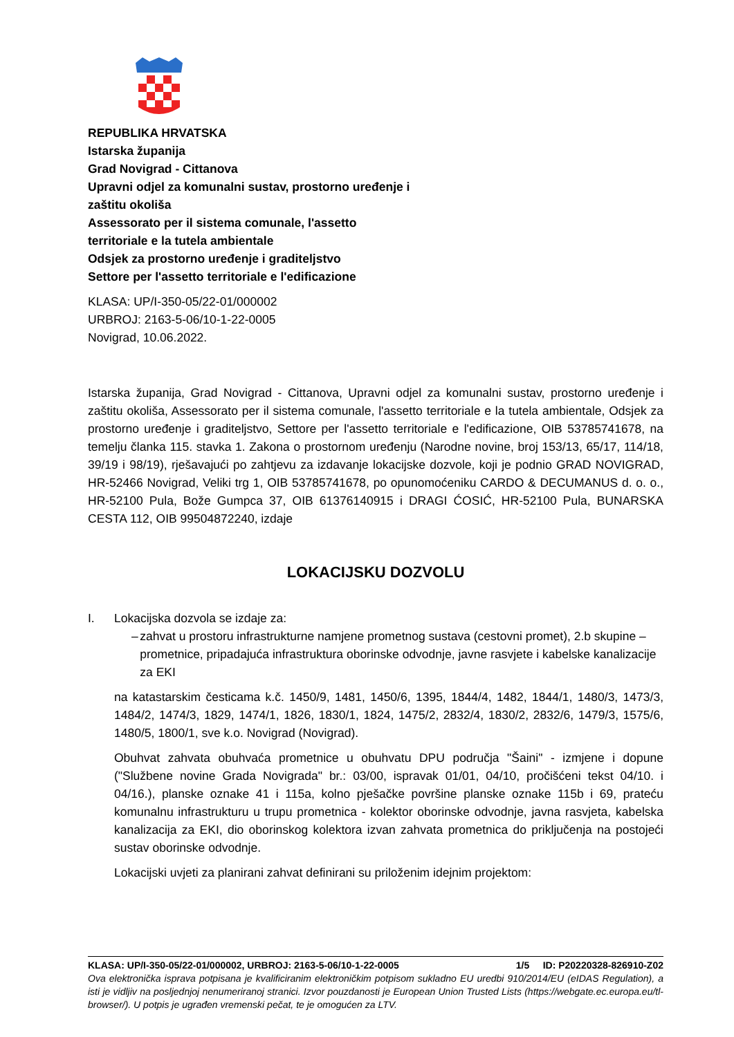REPUBLIKA HRVATSKA
Istarska županija
Grad Novigrad - Cittanova
Upravni odjel za komunalni sustav, prostorno uređenje i
zaštitu okoliša
Assessorato per il sistema comunale, l'assetto
territoriale e la tutela ambientale
Odsjek za prostorno uređenje i graditeljstvo
Settore per l'assetto territoriale e l'edificazione
KLASA: UP/I-350-05/22-01/000002
URBROJ: 2163-5-06/10-1-22-0005
Novigrad, 10.06.2022.
Istarska županija, Grad Novigrad - Cittanova, Upravni odjel za komunalni sustav, prostorno uređenje i zaštitu okoliša, Assessorato per il sistema comunale, l'assetto territoriale e la tutela ambientale, Odsjek za prostorno uređenje i graditeljstvo, Settore per l'assetto territoriale e l'edificazione, OIB 53785741678, na temelju članka 115. stavka 1. Zakona o prostornom uređenju (Narodne novine, broj 153/13, 65/17, 114/18, 39/19 i 98/19), rješavajući po zahtjevu za izdavanje lokacijske dozvole, koji je podnio GRAD NOVIGRAD, HR-52466 Novigrad, Veliki trg 1, OIB 53785741678, po opunomoćeniku CARDO & DECUMANUS d. o. o., HR-52100 Pula, Bože Gumpca 37, OIB 61376140915 i DRAGI ĆOSIĆ, HR-52100 Pula, BUNARSKA CESTA 112, OIB 99504872240, izdaje
LOKACIJSKU DOZVOLU
I. Lokacijska dozvola se izdaje za:
– zahvat u prostoru infrastrukturne namjene prometnog sustava (cestovni promet), 2.b skupine – prometnice, pripadajuća infrastruktura oborinske odvodnje, javne rasvjete i kabelske kanalizacije za EKI
na katastarskim česticama k.č. 1450/9, 1481, 1450/6, 1395, 1844/4, 1482, 1844/1, 1480/3, 1473/3, 1484/2, 1474/3, 1829, 1474/1, 1826, 1830/1, 1824, 1475/2, 2832/4, 1830/2, 2832/6, 1479/3, 1575/6, 1480/5, 1800/1, sve k.o. Novigrad (Novigrad).
Obuhvat zahvata obuhvaća prometnice u obuhvatu DPU područja "Šaini" - izmjene i dopune ("Službene novine Grada Novigrada" br.: 03/00, ispravak 01/01, 04/10, pročišćeni tekst 04/10. i 04/16.), planske oznake 41 i 115a, kolno pješačke površine planske oznake 115b i 69, prateću komunalnu infrastrukturu u trupu prometnica - kolektor oborinske odvodnje, javna rasvjeta, kabelska kanalizacija za EKI, dio oborinskog kolektora izvan zahvata prometnica do priključenja na postojeći sustav oborinske odvodnje.
Lokacijski uvjeti za planirani zahvat definirani su priloženim idejnim projektom:
KLASA: UP/I-350-05/22-01/000002, URBROJ: 2163-5-06/10-1-22-0005 1/5 ID: P20220328-826910-Z02
Ova elektronička isprava potpisana je kvalificiranim elektroničkim potpisom sukladno EU uredbi 910/2014/EU (eIDAS Regulation), a isti je vidljiv na posljednjoj nenumeriranoj stranici. Izvor pouzdanosti je European Union Trusted Lists (https://webgate.ec.europa.eu/tl-browser/). U potpis je ugrađen vremenski pečat, te je omogućen za LTV.